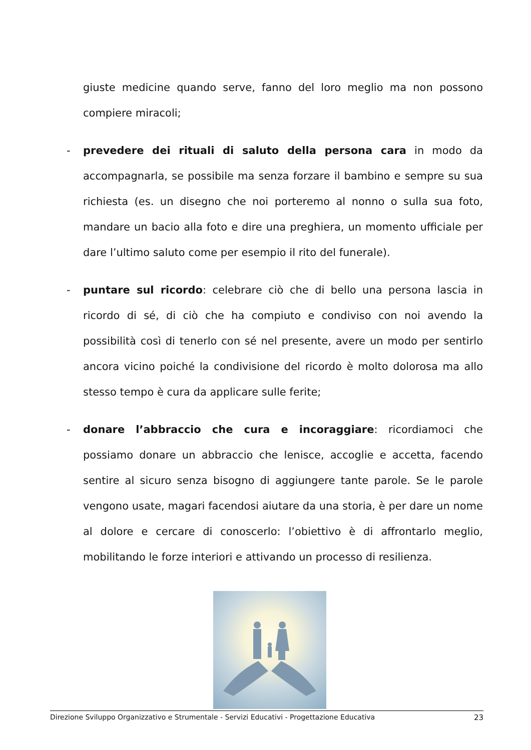giuste medicine quando serve, fanno del loro meglio ma non possono compiere miracoli;
- prevedere dei rituali di saluto della persona cara in modo da accompagnarla, se possibile ma senza forzare il bambino e sempre su sua richiesta (es. un disegno che noi porteremo al nonno o sulla sua foto, mandare un bacio alla foto e dire una preghiera, un momento ufficiale per dare l’ultimo saluto come per esempio il rito del funerale).
- puntare sul ricordo: celebrare ciò che di bello una persona lascia in ricordo di sé, di ciò che ha compiuto e condiviso con noi avendo la possibilità così di tenerlo con sé nel presente, avere un modo per sentirlo ancora vicino poiché la condivisione del ricordo è molto dolorosa ma allo stesso tempo è cura da applicare sulle ferite;
- donare l’abbraccio che cura e incoraggiare: ricordiamoci che possiamo donare un abbraccio che lenisce, accoglie e accetta, facendo sentire al sicuro senza bisogno di aggiungere tante parole. Se le parole vengono usate, magari facendosi aiutare da una storia, è per dare un nome al dolore e cercare di conoscerlo: l’obiettivo è di affrontarlo meglio, mobilitando le forze interiori e attivando un processo di resilienza.
Direzione Sviluppo Organizzativo e Strumentale - Servizi Educativi - Progettazione Educativa 23